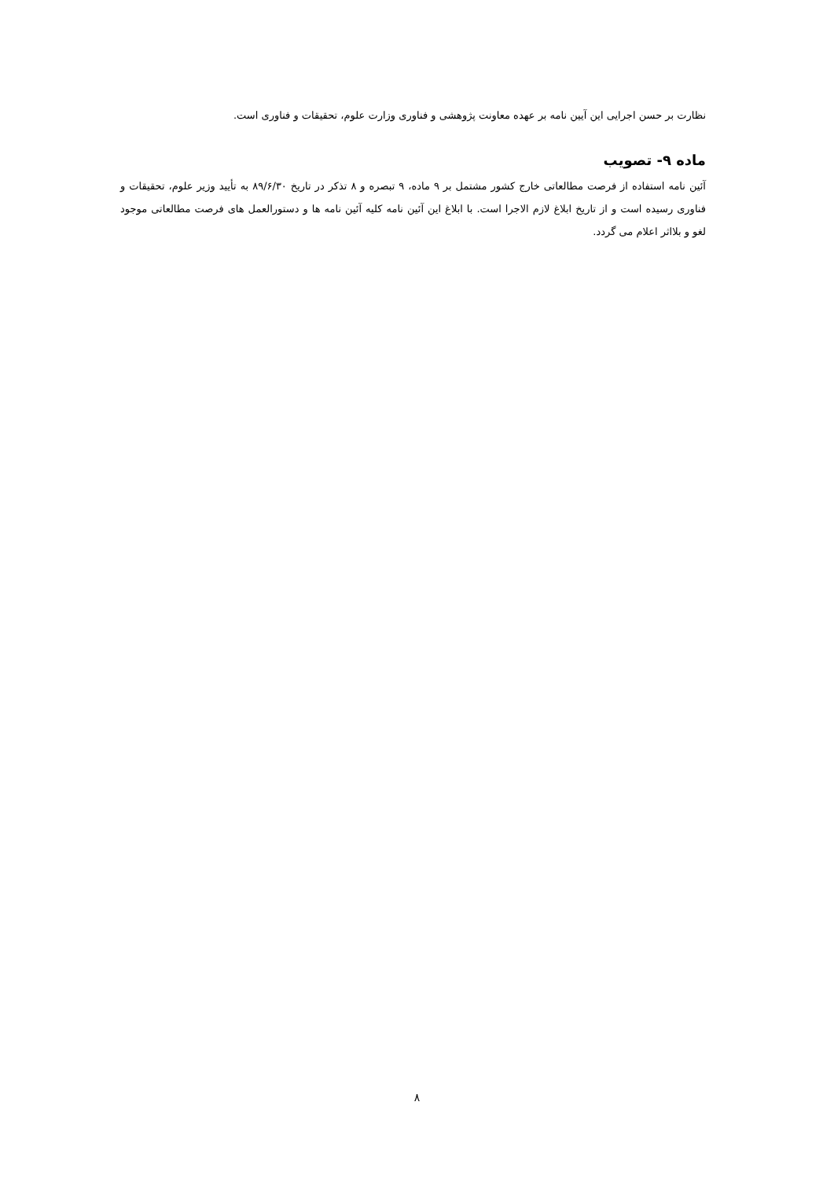نظارت بر حسن اجرایی این آیین نامه بر عهده معاونت پژوهشی و فناوری وزارت علوم، تحقیقات و فناوری است.
ماده ۹- تصویب
آئین نامه استفاده از فرصت مطالعاتی خارج کشور مشتمل بر ۹ ماده، ۹ تبصره و ۸ تذکر در تاریخ ۸۹/۶/۳۰ به تأیید وزیر علوم، تحقیقات و فناوری رسیده است و از تاریخ ابلاغ لازم الاجرا است. با ابلاغ این آئین نامه کلیه آئین نامه ها و دستورالعمل های فرصت مطالعاتی موجود لغو و بلااثر اعلام می گردد.
۸